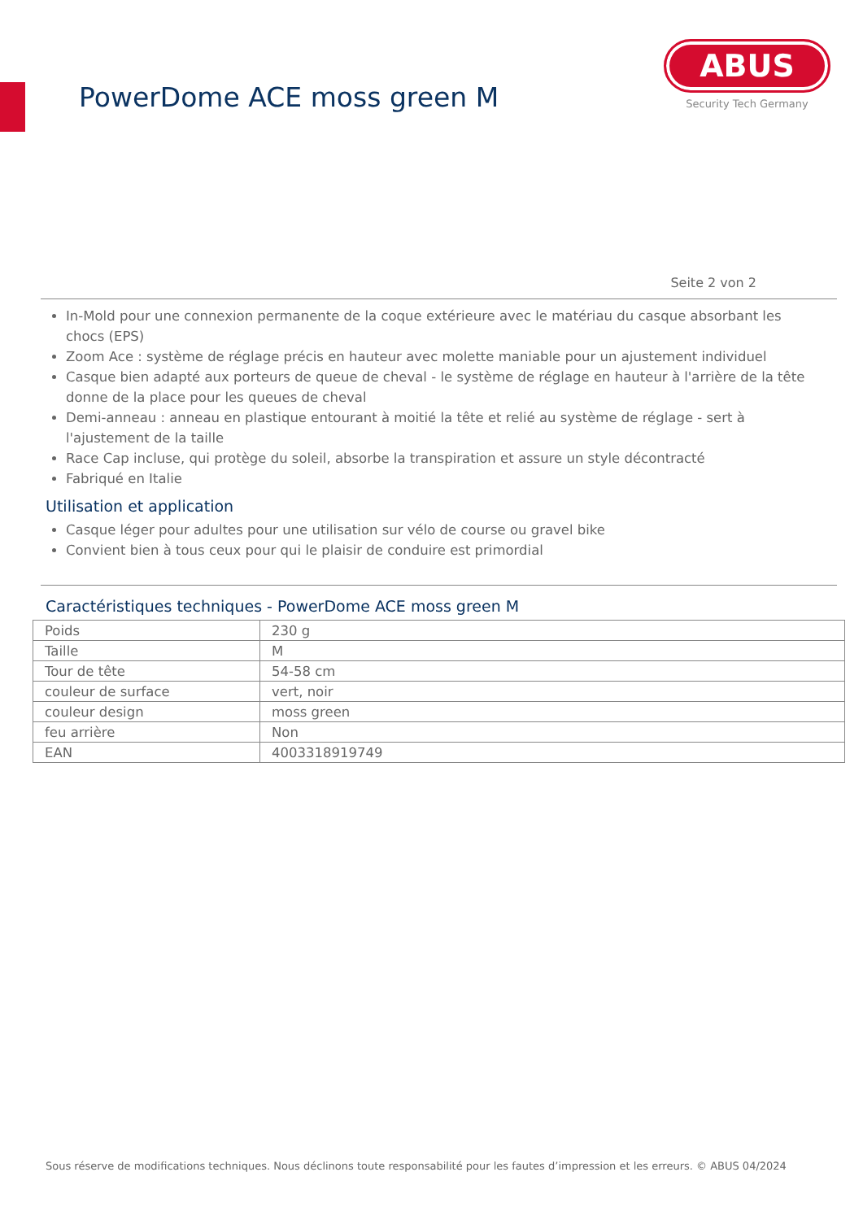PowerDome ACE moss green M
ABUS
Security Tech Germany
Seite 2 von 2
In-Mold pour une connexion permanente de la coque extérieure avec le matériau du casque absorbant les chocs (EPS)
Zoom Ace : système de réglage précis en hauteur avec molette maniable pour un ajustement individuel
Casque bien adapté aux porteurs de queue de cheval - le système de réglage en hauteur à l'arrière de la tête donne de la place pour les queues de cheval
Demi-anneau : anneau en plastique entourant à moitié la tête et relié au système de réglage - sert à l'ajustement de la taille
Race Cap incluse, qui protège du soleil, absorbe la transpiration et assure un style décontracté
Fabriqué en Italie
Utilisation et application
Casque léger pour adultes pour une utilisation sur vélo de course ou gravel bike
Convient bien à tous ceux pour qui le plaisir de conduire est primordial
Caractéristiques techniques - PowerDome ACE moss green M
| Poids | 230 g |
| Taille | M |
| Tour de tête | 54-58 cm |
| couleur de surface | vert, noir |
| couleur design | moss green |
| feu arrière | Non |
| EAN | 4003318919749 |
Sous réserve de modifications techniques. Nous déclinons toute responsabilité pour les fautes d’impression et les erreurs. © ABUS 04/2024